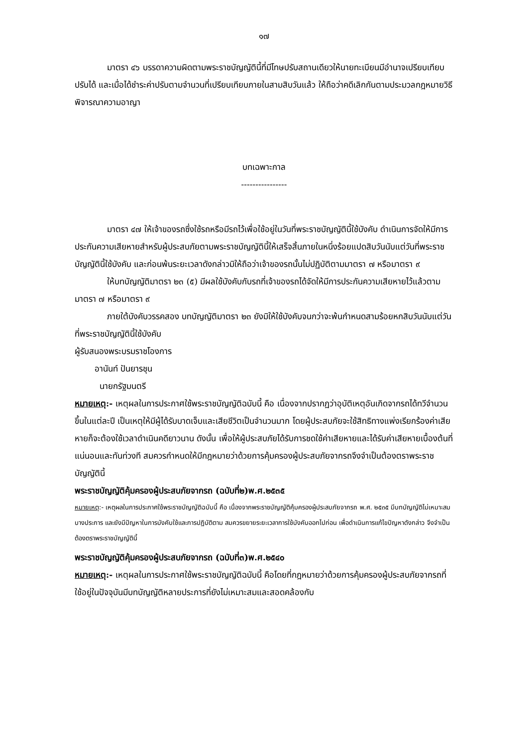๑๗
มาตรา ๔๖ บรรดาความผิดตามพระราชบัญญัตินี้ที่มีโทษปรับสถานเดียวให้นายทะเบียนมีอำนาจเปรียบเทียบปรับได้ และเมื่อได้ชำระค่าปรับตามจำนวนที่เปรียบเทียบภายในสามสิบวันแล้ว ให้ถือว่าคดีเลิกกันตามประมวลกฎหมายวิธีพิจารณาความอาญา
บทเฉพาะกาล
----------------
มาตรา ๔๗ ให้เจ้าของรถซึ่งใช้รถหรือมีรถไว้เพื่อใช้อยู่ในวันที่พระราชบัญญัตินี้ใช้บังคับ ดำเนินการจัดให้มีการประกันความเสียหายสำหรับผู้ประสบภัยตามพระราชบัญญัตินี้ให้เสร็จสิ้นภายในหนึ่งร้อยแปดสิบวันนับแต่วันที่พระราชบัญญัตินี้ใช้บังคับ และก่อนพ้นระยะเวลาดังกล่าวมิให้ถือว่าเจ้าของรถนั้นไม่ปฏิบัติตามมาตรา ๗ หรือมาตรา ๙
ให้บทบัญญัติมาตรา ๒๓ (๕) มีผลใช้บังคับกับรถที่เจ้าของรถได้จัดให้มีการประกันความเสียหายไว้แล้วตามมาตรา ๗ หรือมาตรา ๙
ภายใต้บังคับวรรคสอง บทบัญญัติมาตรา ๒๓ ยังมิให้ใช้บังคับจนกว่าจะพ้นกำหนดสามร้อยหกสิบวันนับแต่วันที่พระราชบัญญัตินี้ใช้บังคับ
ผู้รับสนองพระบรมราชโองการ
อานันท์ ปันยารชุน
นายกรัฐมนตรี
หมายเหตุ:- เหตุผลในการประกาศใช้พระราชบัญญัติฉบับนี้ คือ เนื่องจากปรากฏว่าอุบัติเหตุอันเกิดจากรถได้ทวีจำนวนขึ้นในแต่ละปี เป็นเหตุให้มีผู้ได้รับบาดเจ็บและเสียชีวิตเป็นจำนวนมาก โดยผู้ประสบภัยจะใช้สิทธิทางแพ่งเรียกร้องค่าเสียหายก็จะต้องใช้เวลาดำเนินคดียาวนาน ดังนั้น เพื่อให้ผู้ประสบภัยได้รับการชดใช้ค่าเสียหายและได้รับค่าเสียหายเบื้องต้นที่แน่นอนและทันท่วงที สมควรกำหนดให้มีกฎหมายว่าด้วยการคุ้มครองผู้ประสบภัยจากรถจึงจำเป็นต้องตราพระราชบัญญัตินี้
พระราชบัญญัติคุ้มครองผู้ประสบภัยจากรถ (ฉบับที่๒)พ.ศ.๒๕๓๕
หมายเหตุ:- เหตุผลในการประกาศใช้พระราชบัญญัติฉบับนี้ คือ เนื่องจากพระราชบัญญัติคุ้มครองผู้ประสบภัยจากรถ พ.ศ. ๒๕๓๕ มีบทบัญญัติไม่เหมาะสมบางประการ และยังมีปัญหาในการบังคับใช้และการปฏิบัติตาม สมควรขยายระยะเวลาการใช้บังคับออกไปก่อน เพื่อดำเนินการแก้ไขปัญหาดังกล่าว จึงจำเป็นต้องตราพระราชบัญญัตินี้
พระราชบัญญัติคุ้มครองผู้ประสบภัยจากรถ (ฉบับที่๓)พ.ศ.๒๕๔๐
หมายเหตุ:- เหตุผลในการประกาศใช้พระราชบัญญัติฉบับนี้ คือโดยที่กฎหมายว่าด้วยการคุ้มครองผู้ประสบภัยจากรถที่ใช้อยู่ในปัจจุบันมีบทบัญญัติหลายประการที่ยังไม่เหมาะสมและสอดคล้องกับ